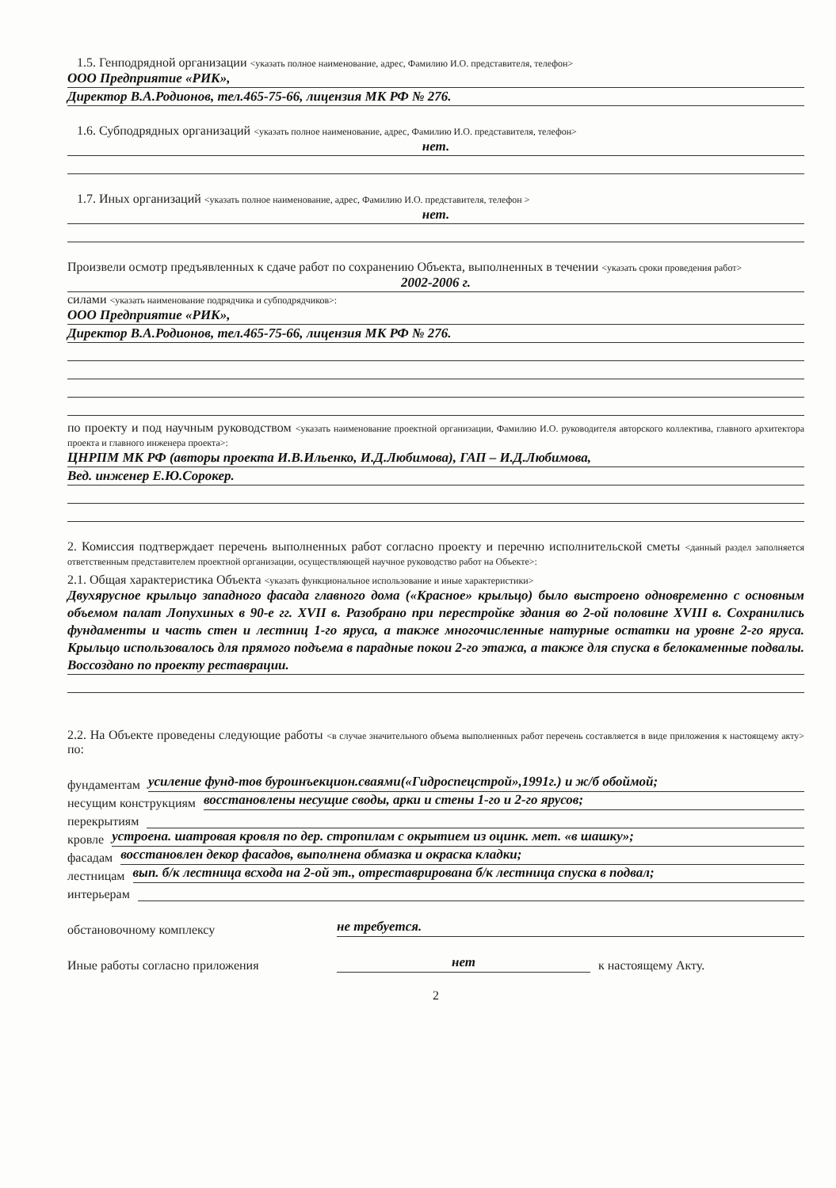1.5. Генподрядной организации <указать полное наименование, адрес, Фамилию И.О. представителя, телефон>
ООО Предприятие «РИК»,
Директор В.А.Родионов, тел.465-75-66, лицензия МК РФ № 276.
1.6. Субподрядных организаций <указать полное наименование, адрес, Фамилию И.О. представителя, телефон>
нет.
1.7. Иных организаций <указать полное наименование, адрес, Фамилию И.О. представителя, телефон >
нет.
Произвели осмотр предъявленных к сдаче работ по сохранению Объекта, выполненных в течении <указать сроки проведения работ>
2002-2006 г.
силами <указать наименование подрядчика и субподрядчиков>:
ООО Предприятие «РИК»,
Директор В.А.Родионов, тел.465-75-66, лицензия МК РФ № 276.
по проекту и под научным руководством <указать наименование проектной организации, Фамилию И.О. руководителя авторского коллектива, главного архитектора проекта и главного инженера проекта>:
ЦНРПМ МК РФ (авторы проекта И.В.Ильенко, И.Д.Любимова), ГАП – И.Д.Любимова,
Вед. инженер Е.Ю.Сорокер.
2. Комиссия подтверждает перечень выполненных работ согласно проекту и перечню исполнительской сметы <данный раздел заполняется ответственным представителем проектной организации, осуществляющей научное руководство работ на Объекте>:
2.1. Общая характеристика Объекта <указать функциональное использование и иные характеристики>
Двухярусное крыльцо западного фасада главного дома («Красное» крыльцо) было выстроено одновременно с основным объемом палат Лопухиных в 90-е гг. XVII в. Разобрано при перестройке здания во 2-ой половине XVIII в. Сохранились фундаменты и часть стен и лестниц 1-го яруса, а также многочисленные натурные остатки на уровне 2-го яруса. Крыльцо использовалось для прямого подъема в парадные покои 2-го этажа, а также для спуска в белокаменные подвалы. Воссоздано по проекту реставрации.
2.2. На Объекте проведены следующие работы <в случае значительного объема выполненных работ перечень составляется в виде приложения к настоящему акту> по:
фундаментам усиление фунд-тов буроинъекцион.сваями(«Гидроспецстрой»,1991г.) и ж/б обоймой;
несущим конструкциям восстановлены несущие своды, арки и стены 1-го и 2-го ярусов;
перекрытиям
кровле устроена. шатровая кровля по дер. стропилам с окрытием из оцинк. мет. «в шашку»;
фасадам восстановлен декор фасадов, выполнена обмазка и окраска кладки;
лестницам вып. б/к лестница всхода на 2-ой эт., отреставрирована б/к лестница спуска в подвал;
интерьерам
обстановочному комплексу не требуется.
Иные работы согласно приложения нет к настоящему Акту.
2